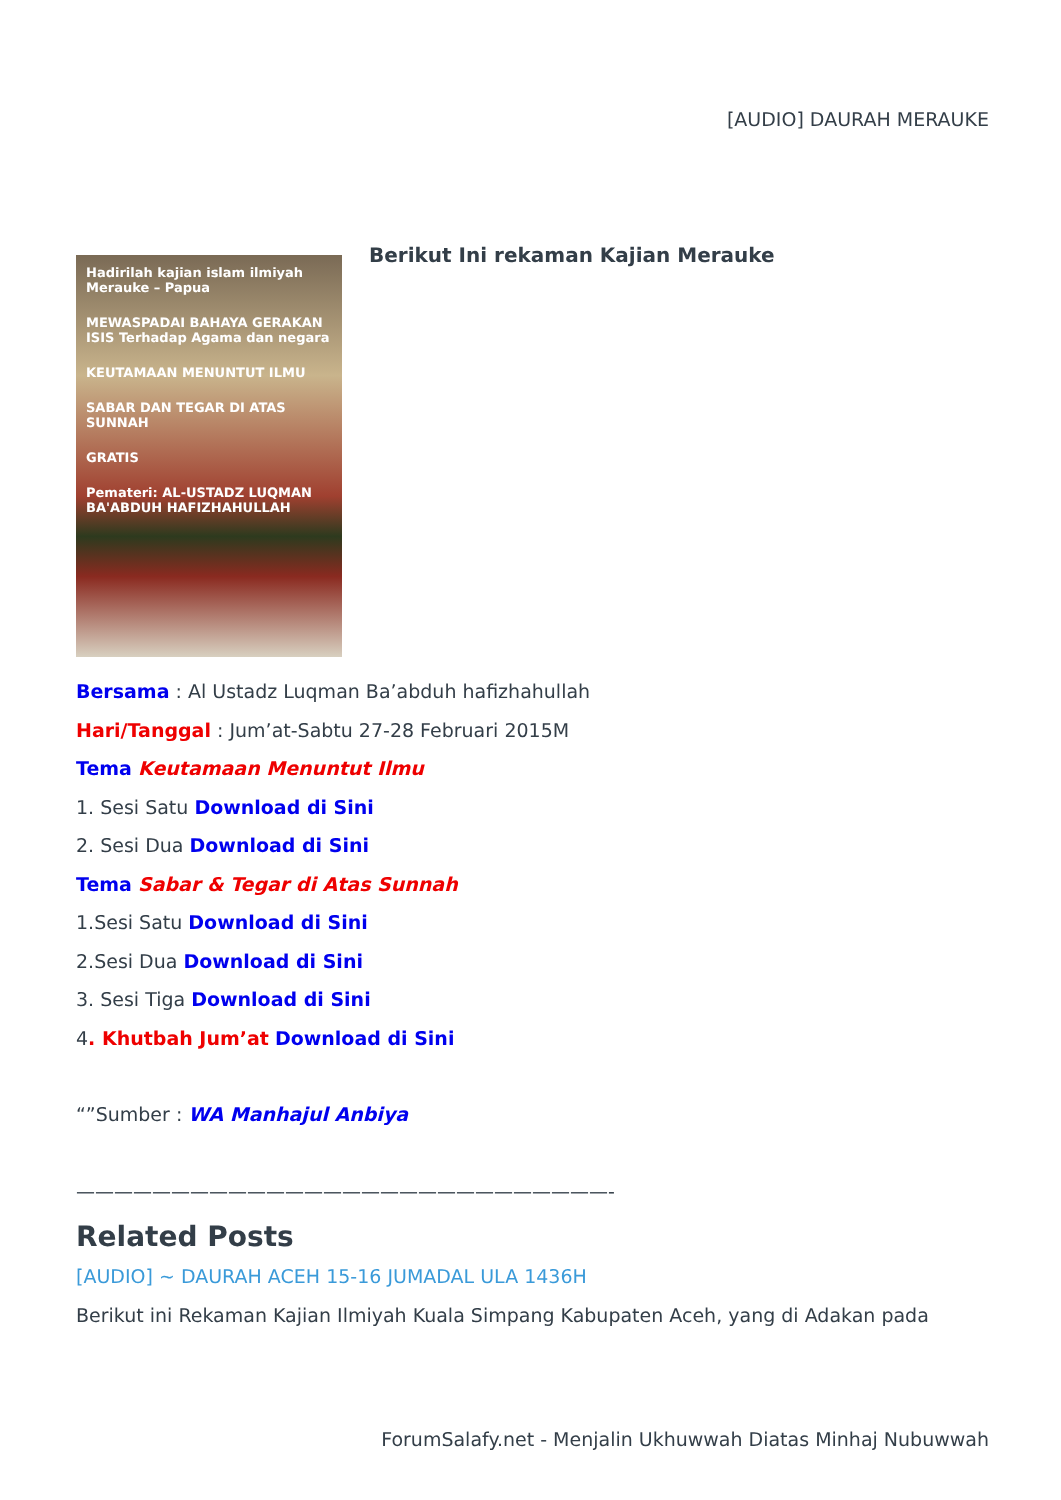[AUDIO] DAURAH MERAUKE
Hadirilah kajian islam ilmiyah Merauke – Papua
MEWASPADAI BAHAYA GERAKAN ISIS Terhadap Agama dan negara
KEUTAMAAN MENUNTUT ILMU
SABAR DAN TEGAR DI ATAS SUNNAH
GRATIS
Pemateri: AL-USTADZ LUQMAN BA'ABDUH HAFIZHAHULLAH
Berikut Ini rekaman Kajian Merauke
Bersama : Al Ustadz Luqman Ba’abduh hafizhahullah
Hari/Tanggal : Jum’at-Sabtu 27-28 Februari 2015M
Tema Keutamaan Menuntut Ilmu
1. Sesi Satu Download di Sini
2. Sesi Dua Download di Sini
Tema Sabar & Tegar di Atas Sunnah
1.Sesi Satu Download di Sini
2.Sesi Dua Download di Sini
3. Sesi Tiga Download di Sini
4. Khutbah Jum’at Download di Sini
“”Sumber : WA Manhajul Anbiya
————————————————————————————-
Related Posts
[AUDIO] ~ DAURAH ACEH 15-16 JUMADAL ULA 1436H
Berikut ini Rekaman Kajian Ilmiyah Kuala Simpang Kabupaten Aceh, yang di Adakan pada
ForumSalafy.net - Menjalin Ukhuwwah Diatas Minhaj Nubuwwah